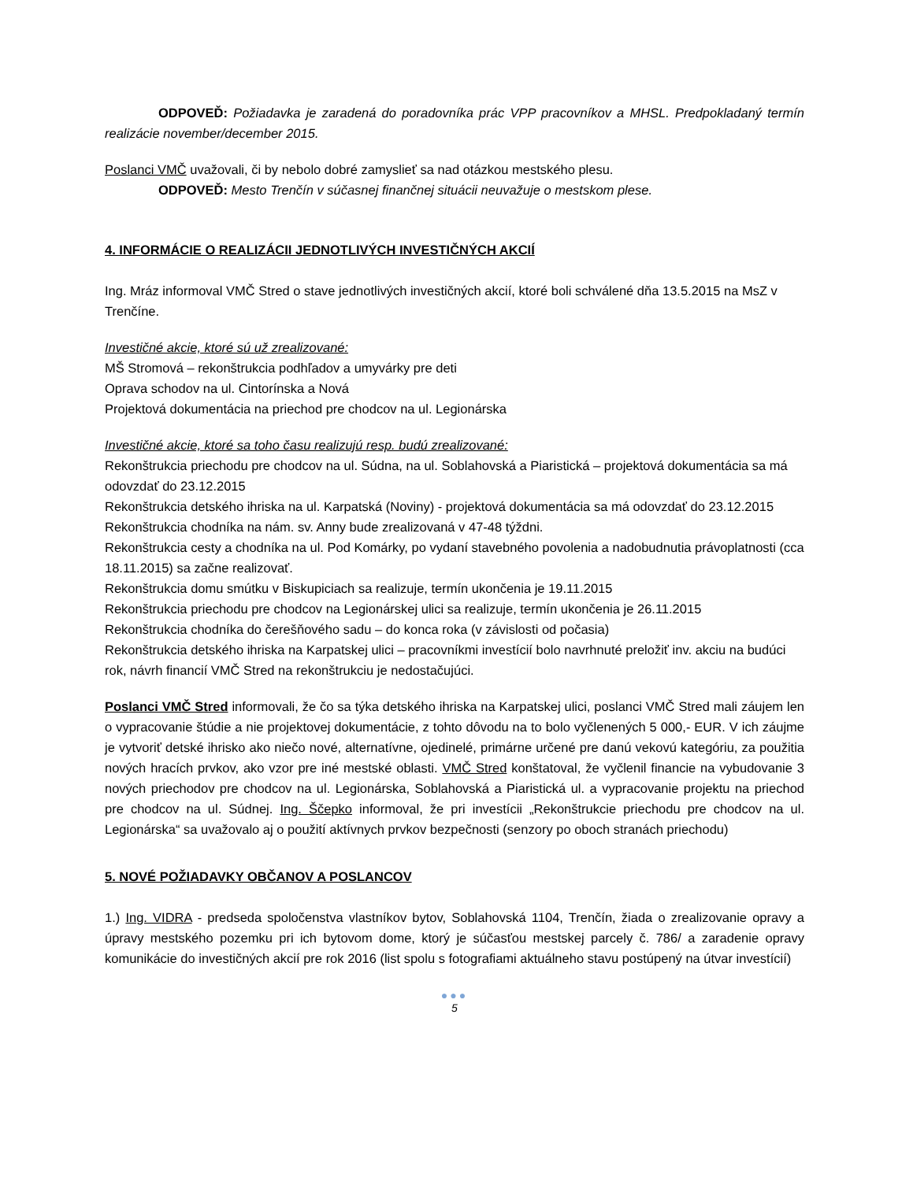ODPOVEĎ: Požiadavka je zaradená do poradovníka prác VPP pracovníkov a MHSL. Predpokladaný termín realizácie november/december 2015.
Poslanci VMČ uvažovali, či by nebolo dobré zamyslieť sa nad otázkou mestského plesu.
ODPOVEĎ: Mesto Trenčín v súčasnej finančnej situácii neuvažuje o mestskom plese.
4. INFORMÁCIE O REALIZÁCII JEDNOTLIVÝCH INVESTIČNÝCH AKCIÍ
Ing. Mráz informoval VMČ Stred o stave jednotlivých investičných akcií, ktoré boli schválené dňa 13.5.2015 na MsZ v Trenčíne.
Investičné akcie, ktoré sú už zrealizované:
MŠ Stromová – rekonštrukcia podhľadov a umyvárky pre deti
Oprava schodov na ul. Cintorínska a Nová
Projektová dokumentácia na priechod pre chodcov na ul. Legionárska
Investičné akcie, ktoré sa toho času realizujú resp. budú zrealizované:
Rekonštrukcia priechodu pre chodcov na ul. Súdna, na ul. Soblahovská a Piaristická – projektová dokumentácia sa má odovzdať do 23.12.2015
Rekonštrukcia detského ihriska na ul. Karpatská (Noviny) - projektová dokumentácia sa má odovzdať do 23.12.2015
Rekonštrukcia chodníka na nám. sv. Anny bude zrealizovaná v 47-48 týždni.
Rekonštrukcia cesty a chodníka na ul. Pod Komárky, po vydaní stavebného povolenia a nadobudnutia právoplatnosti (cca 18.11.2015) sa začne realizovať.
Rekonštrukcia domu smútku v Biskupiciach sa realizuje, termín ukončenia je 19.11.2015
Rekonštrukcia priechodu pre chodcov na Legionárskej ulici sa realizuje, termín ukončenia je 26.11.2015
Rekonštrukcia chodníka do čerešňového sadu – do konca roka (v závislosti od počasia)
Rekonštrukcia detského ihriska na Karpatskej ulici – pracovníkmi investícií bolo navrhnuté preložiť inv. akciu na budúci rok, návrh financií VMČ Stred na rekonštrukciu je nedostačujúci.
Poslanci VMČ Stred informovali, že čo sa týka detského ihriska na Karpatskej ulici, poslanci VMČ Stred mali záujem len o vypracovanie štúdie a nie projektovej dokumentácie, z tohto dôvodu na to bolo vyčlenených 5 000,- EUR. V ich záujme je vytvoriť detské ihrisko ako niečo nové, alternatívne, ojedinelé, primárne určené pre danú vekovú kategóriu, za použitia nových hracích prvkov, ako vzor pre iné mestské oblasti. VMČ Stred konštatoval, že vyčlenil financie na vybudovanie 3 nových priechodov pre chodcov na ul. Legionárska, Soblahovská a Piaristická ul. a vypracovanie projektu na priechod pre chodcov na ul. Súdnej. Ing. Ščepko informoval, že pri investícii „Rekonštrukcie priechodu pre chodcov na ul. Legionárska“ sa uvažovalo aj o použití aktívnych prvkov bezpečnosti (senzory po oboch stranách priechodu)
5. NOVÉ POŽIADAVKY OBČANOV A POSLANCOV
1.) Ing. VIDRA - predseda spoločenstva vlastníkov bytov, Soblahovská 1104, Trenčín, žiada o zrealizovanie opravy a úpravy mestského pozemku pri ich bytovom dome, ktorý je súčasťou mestskej parcely č. 786/ a zaradenie opravy komunikácie do investičných akcií pre rok 2016 (list spolu s fotografiami aktuálneho stavu postúpený na útvar investícií)
●●●
5